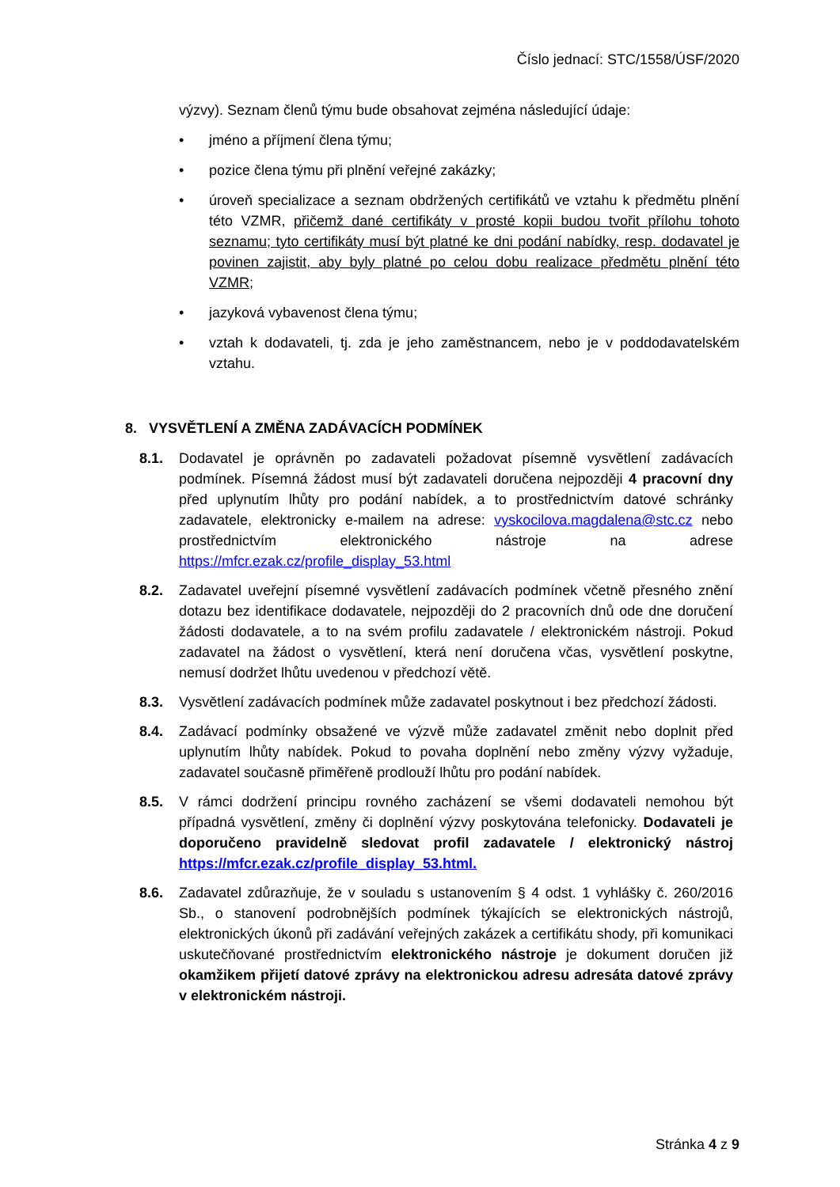Číslo jednací: STC/1558/ÚSF/2020
výzvy). Seznam členů týmu bude obsahovat zejména následující údaje:
• jméno a příjmení člena týmu;
• pozice člena týmu při plnění veřejné zakázky;
• úroveň specializace a seznam obdržených certifikátů ve vztahu k předmětu plnění této VZMR, přičemž dané certifikáty v prosté kopii budou tvořit přílohu tohoto seznamu; tyto certifikáty musí být platné ke dni podání nabídky, resp. dodavatel je povinen zajistit, aby byly platné po celou dobu realizace předmětu plnění této VZMR;
• jazyková vybavenost člena týmu;
• vztah k dodavateli, tj. zda je jeho zaměstnancem, nebo je v poddodavatelském vztahu.
8. VYSVĚTLENÍ A ZMĚNA ZADÁVACÍCH PODMÍNEK
8.1. Dodavatel je oprávněn po zadavateli požadovat písemně vysvětlení zadávacích podmínek. Písemná žádost musí být zadavateli doručena nejpozději 4 pracovní dny před uplynutím lhůty pro podání nabídek, a to prostřednictvím datové schránky zadavatele, elektronicky e-mailem na adrese: vyskocilova.magdalena@stc.cz nebo prostřednictvím elektronického nástroje na adrese https://mfcr.ezak.cz/profile_display_53.html
8.2. Zadavatel uveřejní písemné vysvětlení zadávacích podmínek včetně přesného znění dotazu bez identifikace dodavatele, nejpozději do 2 pracovních dnů ode dne doručení žádosti dodavatele, a to na svém profilu zadavatele / elektronickém nástroji. Pokud zadavatel na žádost o vysvětlení, která není doručena včas, vysvětlení poskytne, nemusí dodržet lhůtu uvedenou v předchozí větě.
8.3. Vysvětlení zadávacích podmínek může zadavatel poskytnout i bez předchozí žádosti.
8.4. Zadávací podmínky obsažené ve výzvě může zadavatel změnit nebo doplnit před uplynutím lhůty nabídek. Pokud to povaha doplnění nebo změny výzvy vyžaduje, zadavatel současně přiměřeně prodlouží lhůtu pro podání nabídek.
8.5. V rámci dodržení principu rovného zacházení se všemi dodavateli nemohou být případná vysvětlení, změny či doplnění výzvy poskytována telefonicky. Dodavateli je doporučeno pravidelně sledovat profil zadavatele / elektronický nástroj https://mfcr.ezak.cz/profile_display_53.html.
8.6. Zadavatel zdůrazňuje, že v souladu s ustanovením § 4 odst. 1 vyhlášky č. 260/2016 Sb., o stanovení podrobnějších podmínek týkajících se elektronických nástrojů, elektronických úkonů při zadávání veřejných zakázek a certifikátu shody, při komunikaci uskutečňované prostřednictvím elektronického nástroje je dokument doručen již okamžikem přijetí datové zprávy na elektronickou adresu adresáta datové zprávy v elektronickém nástroji.
Stránka 4 z 9